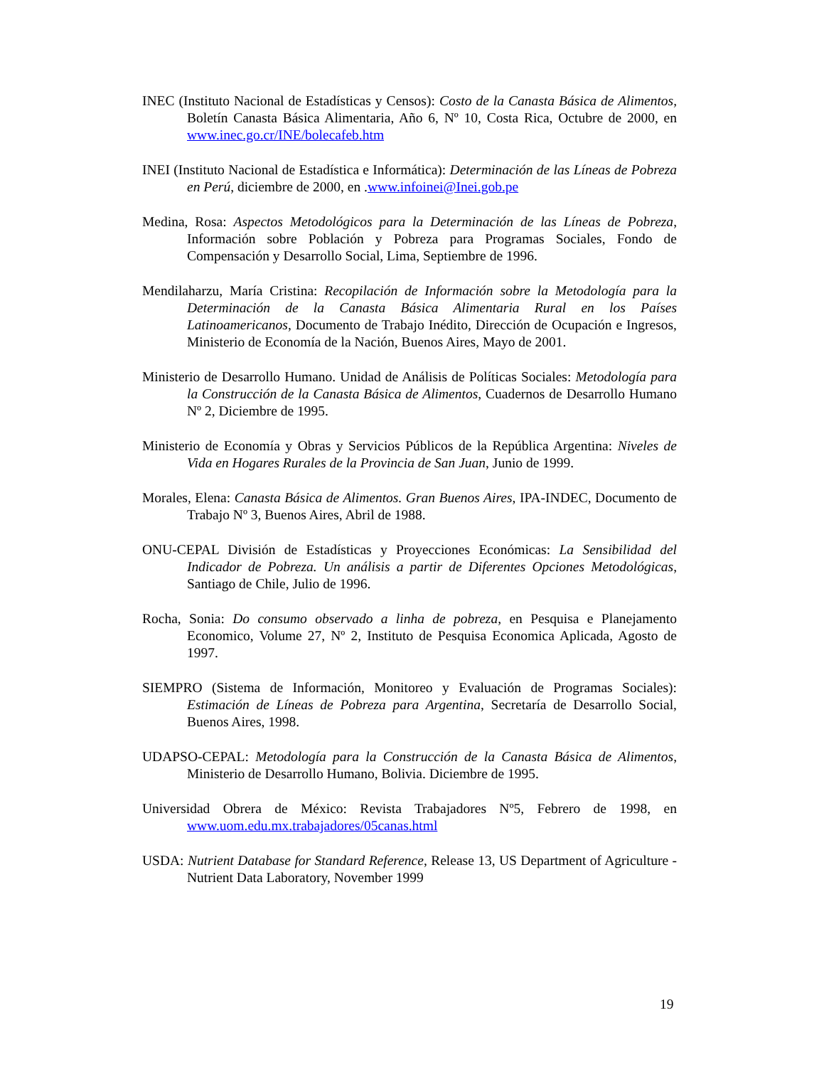INEC (Instituto Nacional de Estadísticas y Censos): Costo de la Canasta Básica de Alimentos, Boletín Canasta Básica Alimentaria, Año 6, Nº 10, Costa Rica, Octubre de 2000, en www.inec.go.cr/INE/bolecafeb.htm
INEI (Instituto Nacional de Estadística e Informática): Determinación de las Líneas de Pobreza en Perú, diciembre de 2000, en .www.infoinei@Inei.gob.pe
Medina, Rosa: Aspectos Metodológicos para la Determinación de las Líneas de Pobreza, Información sobre Población y Pobreza para Programas Sociales, Fondo de Compensación y Desarrollo Social, Lima, Septiembre de 1996.
Mendilaharzu, María Cristina: Recopilación de Información sobre la Metodología para la Determinación de la Canasta Básica Alimentaria Rural en los Países Latinoamericanos, Documento de Trabajo Inédito, Dirección de Ocupación e Ingresos, Ministerio de Economía de la Nación, Buenos Aires, Mayo de 2001.
Ministerio de Desarrollo Humano. Unidad de Análisis de Políticas Sociales: Metodología para la Construcción de la Canasta Básica de Alimentos, Cuadernos de Desarrollo Humano Nº 2, Diciembre de 1995.
Ministerio de Economía y Obras y Servicios Públicos de la República Argentina: Niveles de Vida en Hogares Rurales de la Provincia de San Juan, Junio de 1999.
Morales, Elena: Canasta Básica de Alimentos. Gran Buenos Aires, IPA-INDEC, Documento de Trabajo Nº 3, Buenos Aires, Abril de 1988.
ONU-CEPAL División de Estadísticas y Proyecciones Económicas: La Sensibilidad del Indicador de Pobreza. Un análisis a partir de Diferentes Opciones Metodológicas, Santiago de Chile, Julio de 1996.
Rocha, Sonia: Do consumo observado a linha de pobreza, en Pesquisa e Planejamento Economico, Volume 27, Nº 2, Instituto de Pesquisa Economica Aplicada, Agosto de 1997.
SIEMPRO (Sistema de Información, Monitoreo y Evaluación de Programas Sociales): Estimación de Líneas de Pobreza para Argentina, Secretaría de Desarrollo Social, Buenos Aires, 1998.
UDAPSO-CEPAL: Metodología para la Construcción de la Canasta Básica de Alimentos, Ministerio de Desarrollo Humano, Bolivia. Diciembre de 1995.
Universidad Obrera de México: Revista Trabajadores Nº5, Febrero de 1998, en www.uom.edu.mx.trabajadores/05canas.html
USDA: Nutrient Database for Standard Reference, Release 13, US Department of Agriculture - Nutrient Data Laboratory, November 1999
19